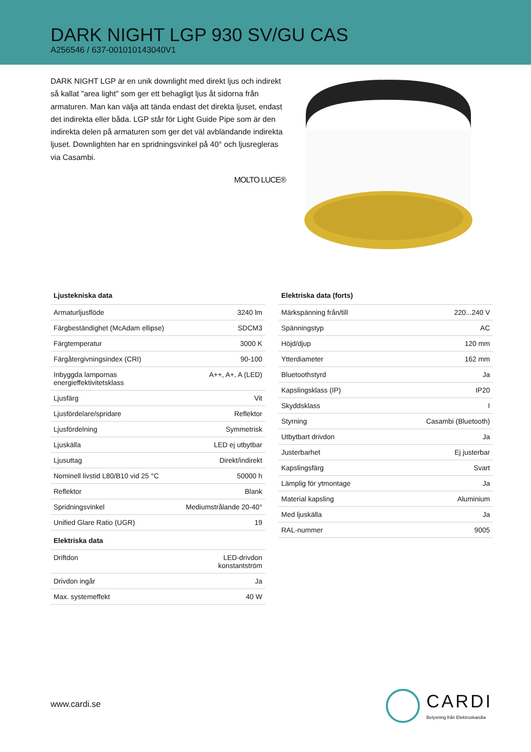DARK NIGHT LGP 930 SV/GU CAS
A256546 / 637-001010143040V1
DARK NIGHT LGP är en unik downlight med direkt ljus och indirekt så kallat "area light" som ger ett behagligt ljus åt sidorna från armaturen. Man kan välja att tända endast det direkta ljuset, endast det indirekta eller båda. LGP står för Light Guide Pipe som är den indirekta delen på armaturen som ger det väl avbländande indirekta ljuset. Downlighten har en spridningsvinkel på 40° och ljusregleras via Casambi.
MOLTO LUCE®
| Ljustekniska data | |
| --- | --- |
| Armaturljusflöde | 3240 lm |
| Färgbeständighet (McAdam ellipse) | SDCM3 |
| Färgtemperatur | 3000 K |
| Färgåtergivningsindex (CRI) | 90-100 |
| Inbyggda lampornas energieffektivitetsklass | A++, A+, A (LED) |
| Ljusfärg | Vit |
| Ljusfördelare/spridare | Reflektor |
| Ljusfördelning | Symmetrisk |
| Ljuskälla | LED ej utbytbar |
| Ljusuttag | Direkt/indirekt |
| Nominell livstid L80/B10 vid 25 °C | 50000 h |
| Reflektor | Blank |
| Spridningsvinkel | Mediumstrålande 20-40° |
| Unified Glare Ratio (UGR) | 19 |
| Elektriska data | |
| Driftdon | LED-drivdon konstantström |
| Drivdon ingår | Ja |
| Max. systemeffekt | 40 W |
| Elektriska data (forts) | |
| --- | --- |
| Märkspänning från/till | 220...240 V |
| Spänningstyp | AC |
| Höjd/djup | 120 mm |
| Ytterdiameter | 162 mm |
| Bluetoothstyrd | Ja |
| Kapslingsklass (IP) | IP20 |
| Skyddsklass | I |
| Styrning | Casambi (Bluetooth) |
| Utbytbart drivdon | Ja |
| Justerbarhet | Ej justerbar |
| Kapslingsfärg | Svart |
| Lämplig för ytmontage | Ja |
| Material kapsling | Aluminium |
| Med ljuskälla | Ja |
| RAL-nummer | 9005 |
www.cardi.se
CARDI
Belysning från Elektroskandia